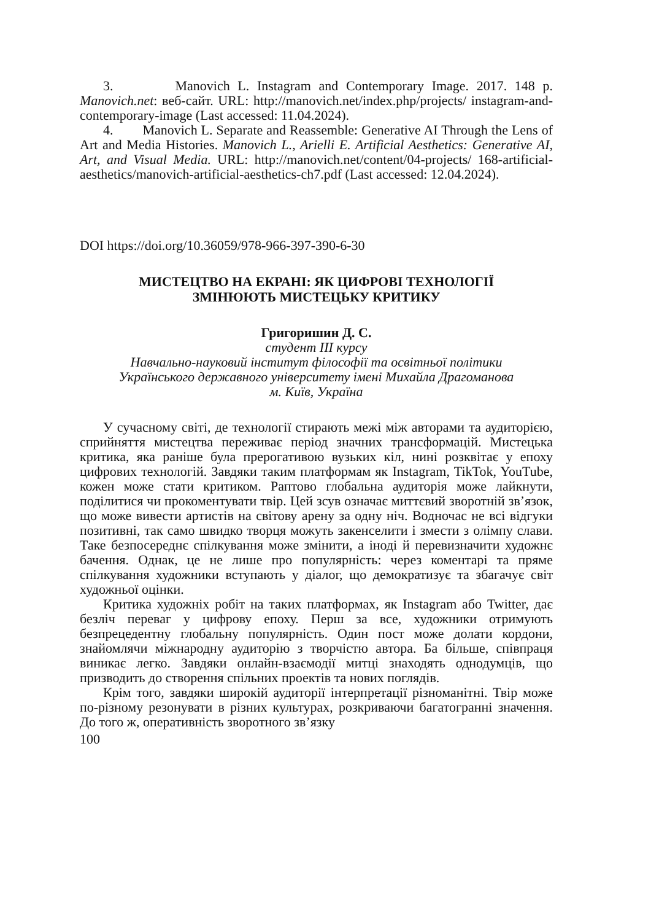3. Manovich L. Instagram and Contemporary Image. 2017. 148 p. Manovich.net: веб-сайт. URL: http://manovich.net/index.php/projects/ instagram-and-contemporary-image (Last accessed: 11.04.2024).
4. Manovich L. Separate and Reassemble: Generative AI Through the Lens of Art and Media Histories. Manovich L., Arielli E. Artificial Aesthetics: Generative AI, Art, and Visual Media. URL: http://manovich.net/content/04-projects/ 168-artificial-aesthetics/manovich-artificial-aesthetics-ch7.pdf (Last accessed: 12.04.2024).
DOI https://doi.org/10.36059/978-966-397-390-6-30
МИСТЕЦТВО НА ЕКРАНІ: ЯК ЦИФРОВІ ТЕХНОЛОГІЇ
ЗМІНЮЮТЬ МИСТЕЦЬКУ КРИТИКУ
Григоришин Д. С.
студент III курсу
Навчально-науковий інститут філософії та освітньої політики
Українського державного університету імені Михайла Драгоманова
м. Київ, Україна
У сучасному світі, де технології стирають межі між авторами та аудиторією, сприйняття мистецтва переживає період значних трансформацій. Мистецька критика, яка раніше була прерогативою вузьких кіл, нині розквітає у епоху цифрових технологій. Завдяки таким платформам як Instagram, TikTok, YouTube, кожен може стати критиком. Раптово глобальна аудиторія може лайкнути, поділитися чи прокоментувати твір. Цей зсув означає миттєвий зворотній зв’язок, що може вивести артистів на світову арену за одну ніч. Водночас не всі відгуки позитивні, так само швидко творця можуть закенселити і змести з олімпу слави. Таке безпосереднє спілкування може змінити, а іноді й перевизначити художнє бачення. Однак, це не лише про популярність: через коментарі та пряме спілкування художники вступають у діалог, що демократизує та збагачує світ художньої оцінки.
Критика художніх робіт на таких платформах, як Instagram або Twitter, дає безліч переваг у цифрову епоху. Перш за все, художники отримують безпрецедентну глобальну популярність. Один пост може долати кордони, знайомлячи міжнародну аудиторію з творчістю автора. Ба більше, співпраця виникає легко. Завдяки онлайн-взаємодії митці знаходять однодумців, що призводить до створення спільних проектів та нових поглядів.
Крім того, завдяки широкій аудиторії інтерпретації різноманітні. Твір може по-різному резонувати в різних культурах, розкриваючи багатогранні значення. До того ж, оперативність зворотного зв’язку
100